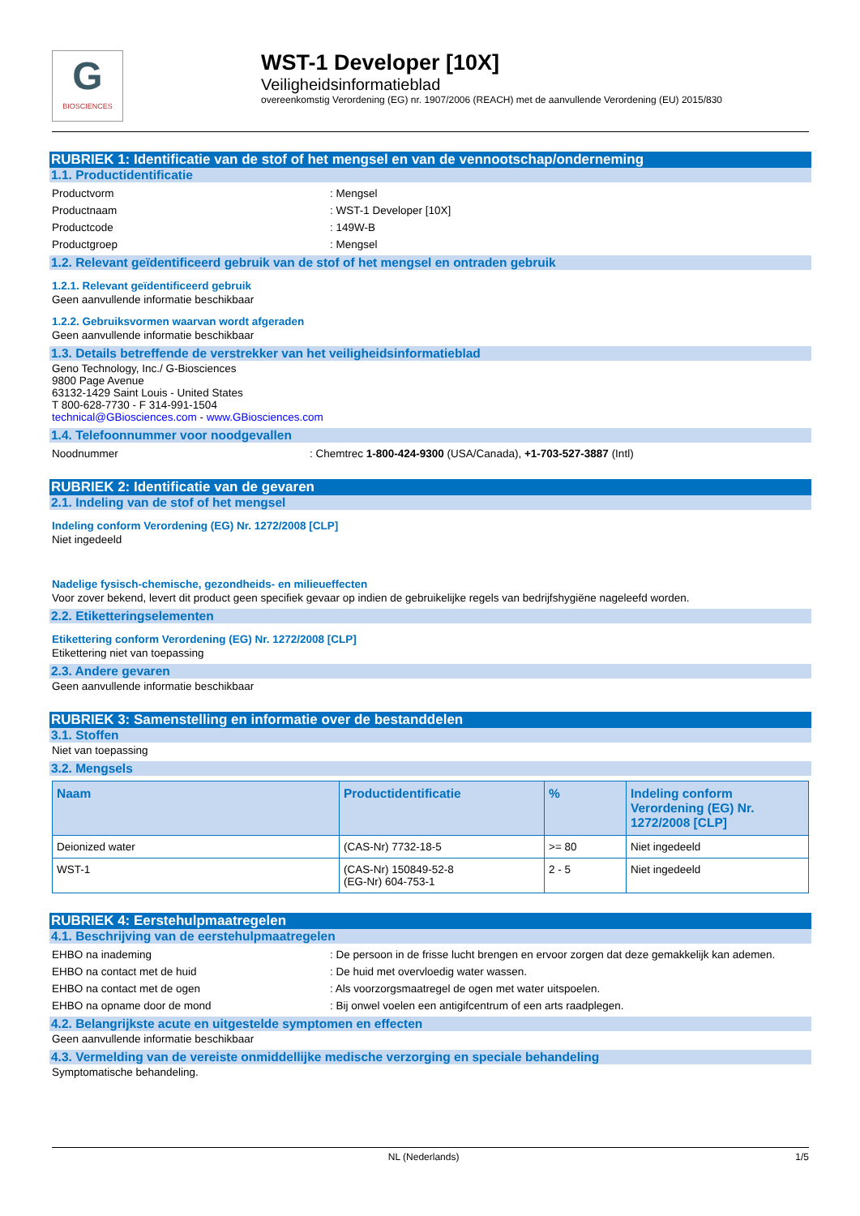G
BIOSCIENCES
WST-1 Developer [10X]
Veiligheidsinformatieblad
overeenkomstig Verordening (EG) nr. 1907/2006 (REACH) met de aanvullende Verordening (EU) 2015/830
RUBRIEK 1: Identificatie van de stof of het mengsel en van de vennootschap/onderneming
1.1. Productidentificatie
Productvorm: Mengsel
Productnaam: WST-1 Developer [10X]
Productcode: 149W-B
Productgroep: Mengsel
1.2. Relevant geïdentificeerd gebruik van de stof of het mengsel en ontraden gebruik
1.2.1. Relevant geïdentificeerd gebruik
Geen aanvullende informatie beschikbaar
1.2.2. Gebruiksvormen waarvan wordt afgeraden
Geen aanvullende informatie beschikbaar
1.3. Details betreffende de verstrekker van het veiligheidsinformatieblad
Geno Technology, Inc./ G-Biosciences
9800 Page Avenue
63132-1429 Saint Louis - United States
T 800-628-7730 - F 314-991-1504
technical@GBiosciences.com - www.GBiosciences.com
1.4. Telefoonnummer voor noodgevallen
Noodnummer: Chemtrec 1-800-424-9300 (USA/Canada), +1-703-527-3887 (Intl)
RUBRIEK 2: Identificatie van de gevaren
2.1. Indeling van de stof of het mengsel
Indeling conform Verordening (EG) Nr. 1272/2008 [CLP]
Niet ingedeeld
Nadelige fysisch-chemische, gezondheids- en milieueffecten
Voor zover bekend, levert dit product geen specifiek gevaar op indien de gebruikelijke regels van bedrijfshygiëne nageleefd worden.
2.2. Etiketteringselementen
Etikettering conform Verordening (EG) Nr. 1272/2008 [CLP]
Etikettering niet van toepassing
2.3. Andere gevaren
Geen aanvullende informatie beschikbaar
RUBRIEK 3: Samenstelling en informatie over de bestanddelen
3.1. Stoffen
Niet van toepassing
3.2. Mengsels
| Naam | Productidentificatie | % | Indeling conform Verordening (EG) Nr. 1272/2008 [CLP] |
| --- | --- | --- | --- |
| Deionized water | (CAS-Nr) 7732-18-5 | >= 80 | Niet ingedeeld |
| WST-1 | (CAS-Nr) 150849-52-8 (EG-Nr) 604-753-1 | 2 - 5 | Niet ingedeeld |
RUBRIEK 4: Eerstehulpmaatregelen
4.1. Beschrijving van de eerstehulpmaatregelen
EHBO na inademing: De persoon in de frisse lucht brengen en ervoor zorgen dat deze gemakkelijk kan ademen.
EHBO na contact met de huid: De huid met overvloedig water wassen.
EHBO na contact met de ogen: Als voorzorgsmaatregel de ogen met water uitspoelen.
EHBO na opname door de mond: Bij onwel voelen een antigifcentrum of een arts raadplegen.
4.2. Belangrijkste acute en uitgestelde symptomen en effecten
Geen aanvullende informatie beschikbaar
4.3. Vermelding van de vereiste onmiddellijke medische verzorging en speciale behandeling
Symptomatische behandeling.
NL (Nederlands) 1/5